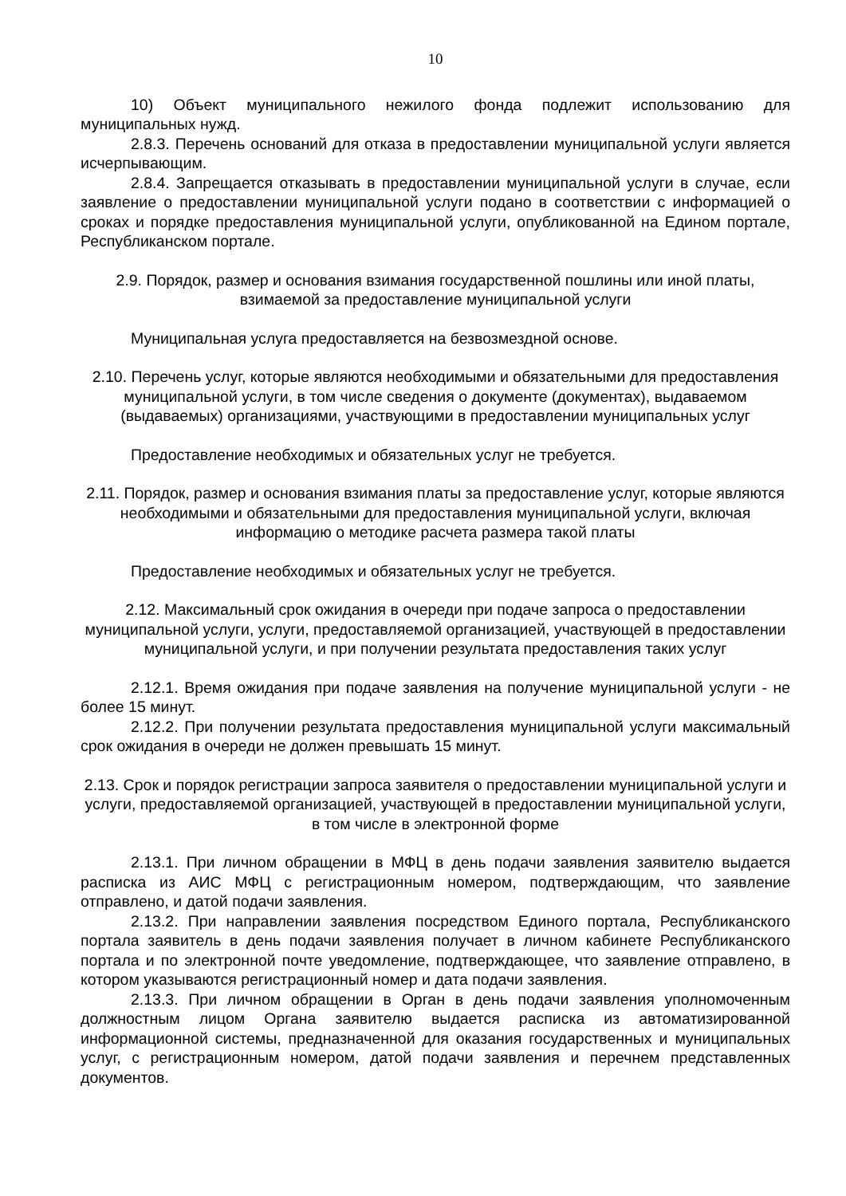10
10) Объект муниципального нежилого фонда подлежит использованию для муниципальных нужд.
2.8.3. Перечень оснований для отказа в предоставлении муниципальной услуги является исчерпывающим.
2.8.4. Запрещается отказывать в предоставлении муниципальной услуги в случае, если заявление о предоставлении муниципальной услуги подано в соответствии с информацией о сроках и порядке предоставления муниципальной услуги, опубликованной на Едином портале, Республиканском портале.
2.9. Порядок, размер и основания взимания государственной пошлины или иной платы, взимаемой за предоставление муниципальной услуги
Муниципальная услуга предоставляется на безвозмездной основе.
2.10. Перечень услуг, которые являются необходимыми и обязательными для предоставления муниципальной услуги, в том числе сведения о документе (документах), выдаваемом (выдаваемых) организациями, участвующими в предоставлении муниципальных услуг
Предоставление необходимых и обязательных услуг не требуется.
2.11. Порядок, размер и основания взимания платы за предоставление услуг, которые являются необходимыми и обязательными для предоставления муниципальной услуги, включая информацию о методике расчета размера такой платы
Предоставление необходимых и обязательных услуг не требуется.
2.12. Максимальный срок ожидания в очереди при подаче запроса о предоставлении муниципальной услуги, услуги, предоставляемой организацией, участвующей в предоставлении муниципальной услуги, и при получении результата предоставления таких услуг
2.12.1. Время ожидания при подаче заявления на получение муниципальной услуги - не более 15 минут.
2.12.2. При получении результата предоставления муниципальной услуги максимальный срок ожидания в очереди не должен превышать 15 минут.
2.13. Срок и порядок регистрации запроса заявителя о предоставлении муниципальной услуги и услуги, предоставляемой организацией, участвующей в предоставлении муниципальной услуги, в том числе в электронной форме
2.13.1. При личном обращении в МФЦ в день подачи заявления заявителю выдается расписка из АИС МФЦ с регистрационным номером, подтверждающим, что заявление отправлено, и датой подачи заявления.
2.13.2. При направлении заявления посредством Единого портала, Республиканского портала заявитель в день подачи заявления получает в личном кабинете Республиканского портала и по электронной почте уведомление, подтверждающее, что заявление отправлено, в котором указываются регистрационный номер и дата подачи заявления.
2.13.3. При личном обращении в Орган в день подачи заявления уполномоченным должностным лицом Органа заявителю выдается расписка из автоматизированной информационной системы, предназначенной для оказания государственных и муниципальных услуг, с регистрационным номером, датой подачи заявления и перечнем представленных документов.